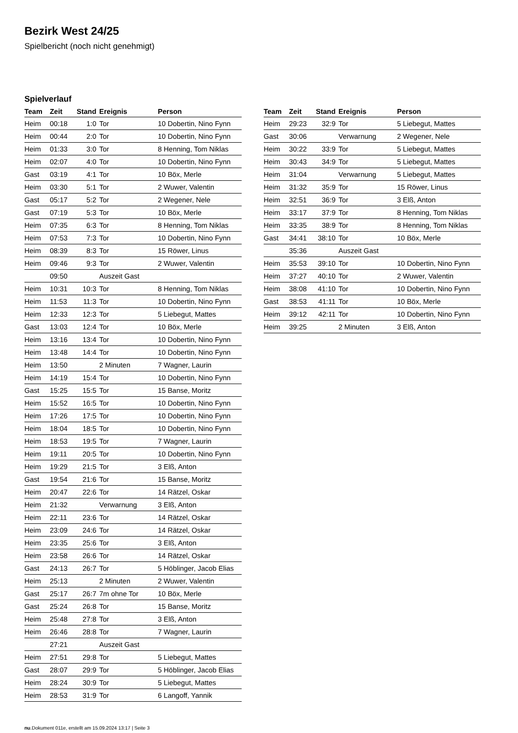Bezirk West 24/25
Spielbericht (noch nicht genehmigt)
Spielverlauf
| Team | Zeit | Stand | Ereignis | Person |
| --- | --- | --- | --- | --- |
| Heim | 00:18 | 1:0 | Tor | 10 Dobertin, Nino Fynn |
| Heim | 00:44 | 2:0 | Tor | 10 Dobertin, Nino Fynn |
| Heim | 01:33 | 3:0 | Tor | 8 Henning, Tom Niklas |
| Heim | 02:07 | 4:0 | Tor | 10 Dobertin, Nino Fynn |
| Gast | 03:19 | 4:1 | Tor | 10 Böx, Merle |
| Heim | 03:30 | 5:1 | Tor | 2 Wuwer, Valentin |
| Gast | 05:17 | 5:2 | Tor | 2 Wegener, Nele |
| Gast | 07:19 | 5:3 | Tor | 10 Böx, Merle |
| Heim | 07:35 | 6:3 | Tor | 8 Henning, Tom Niklas |
| Heim | 07:53 | 7:3 | Tor | 10 Dobertin, Nino Fynn |
| Heim | 08:39 | 8:3 | Tor | 15 Röwer, Linus |
| Heim | 09:46 | 9:3 | Tor | 2 Wuwer, Valentin |
| | 09:50 | | Auszeit Gast | |
| Heim | 10:31 | 10:3 | Tor | 8 Henning, Tom Niklas |
| Heim | 11:53 | 11:3 | Tor | 10 Dobertin, Nino Fynn |
| Heim | 12:33 | 12:3 | Tor | 5 Liebegut, Mattes |
| Gast | 13:03 | 12:4 | Tor | 10 Böx, Merle |
| Heim | 13:16 | 13:4 | Tor | 10 Dobertin, Nino Fynn |
| Heim | 13:48 | 14:4 | Tor | 10 Dobertin, Nino Fynn |
| Heim | 13:50 | | 2 Minuten | 7 Wagner, Laurin |
| Heim | 14:19 | 15:4 | Tor | 10 Dobertin, Nino Fynn |
| Gast | 15:25 | 15:5 | Tor | 15 Banse, Moritz |
| Heim | 15:52 | 16:5 | Tor | 10 Dobertin, Nino Fynn |
| Heim | 17:26 | 17:5 | Tor | 10 Dobertin, Nino Fynn |
| Heim | 18:04 | 18:5 | Tor | 10 Dobertin, Nino Fynn |
| Heim | 18:53 | 19:5 | Tor | 7 Wagner, Laurin |
| Heim | 19:11 | 20:5 | Tor | 10 Dobertin, Nino Fynn |
| Heim | 19:29 | 21:5 | Tor | 3 Elß, Anton |
| Gast | 19:54 | 21:6 | Tor | 15 Banse, Moritz |
| Heim | 20:47 | 22:6 | Tor | 14 Rätzel, Oskar |
| Heim | 21:32 | | Verwarnung | 3 Elß, Anton |
| Heim | 22:11 | 23:6 | Tor | 14 Rätzel, Oskar |
| Heim | 23:09 | 24:6 | Tor | 14 Rätzel, Oskar |
| Heim | 23:35 | 25:6 | Tor | 3 Elß, Anton |
| Heim | 23:58 | 26:6 | Tor | 14 Rätzel, Oskar |
| Gast | 24:13 | 26:7 | Tor | 5 Höblinger, Jacob Elias |
| Heim | 25:13 | | 2 Minuten | 2 Wuwer, Valentin |
| Gast | 25:17 | 26:7 | 7m ohne Tor | 10 Böx, Merle |
| Gast | 25:24 | 26:8 | Tor | 15 Banse, Moritz |
| Heim | 25:48 | 27:8 | Tor | 3 Elß, Anton |
| Heim | 26:46 | 28:8 | Tor | 7 Wagner, Laurin |
| | 27:21 | | Auszeit Gast | |
| Heim | 27:51 | 29:8 | Tor | 5 Liebegut, Mattes |
| Gast | 28:07 | 29:9 | Tor | 5 Höblinger, Jacob Elias |
| Heim | 28:24 | 30:9 | Tor | 5 Liebegut, Mattes |
| Heim | 28:53 | 31:9 | Tor | 6 Langoff, Yannik |
| Team | Zeit | Stand | Ereignis | Person |
| --- | --- | --- | --- | --- |
| Heim | 29:23 | 32:9 | Tor | 5 Liebegut, Mattes |
| Gast | 30:06 | | Verwarnung | 2 Wegener, Nele |
| Heim | 30:22 | 33:9 | Tor | 5 Liebegut, Mattes |
| Heim | 30:43 | 34:9 | Tor | 5 Liebegut, Mattes |
| Heim | 31:04 | | Verwarnung | 5 Liebegut, Mattes |
| Heim | 31:32 | 35:9 | Tor | 15 Röwer, Linus |
| Heim | 32:51 | 36:9 | Tor | 3 Elß, Anton |
| Heim | 33:17 | 37:9 | Tor | 8 Henning, Tom Niklas |
| Heim | 33:35 | 38:9 | Tor | 8 Henning, Tom Niklas |
| Gast | 34:41 | 38:10 | Tor | 10 Böx, Merle |
| | 35:36 | | Auszeit Gast | |
| Heim | 35:53 | 39:10 | Tor | 10 Dobertin, Nino Fynn |
| Heim | 37:27 | 40:10 | Tor | 2 Wuwer, Valentin |
| Heim | 38:08 | 41:10 | Tor | 10 Dobertin, Nino Fynn |
| Gast | 38:53 | 41:11 | Tor | 10 Böx, Merle |
| Heim | 39:12 | 42:11 | Tor | 10 Dobertin, Nino Fynn |
| Heim | 39:25 | | 2 Minuten | 3 Elß, Anton |
nu.Dokument 011e, erstellt am 15.09.2024 13:17 | Seite 3